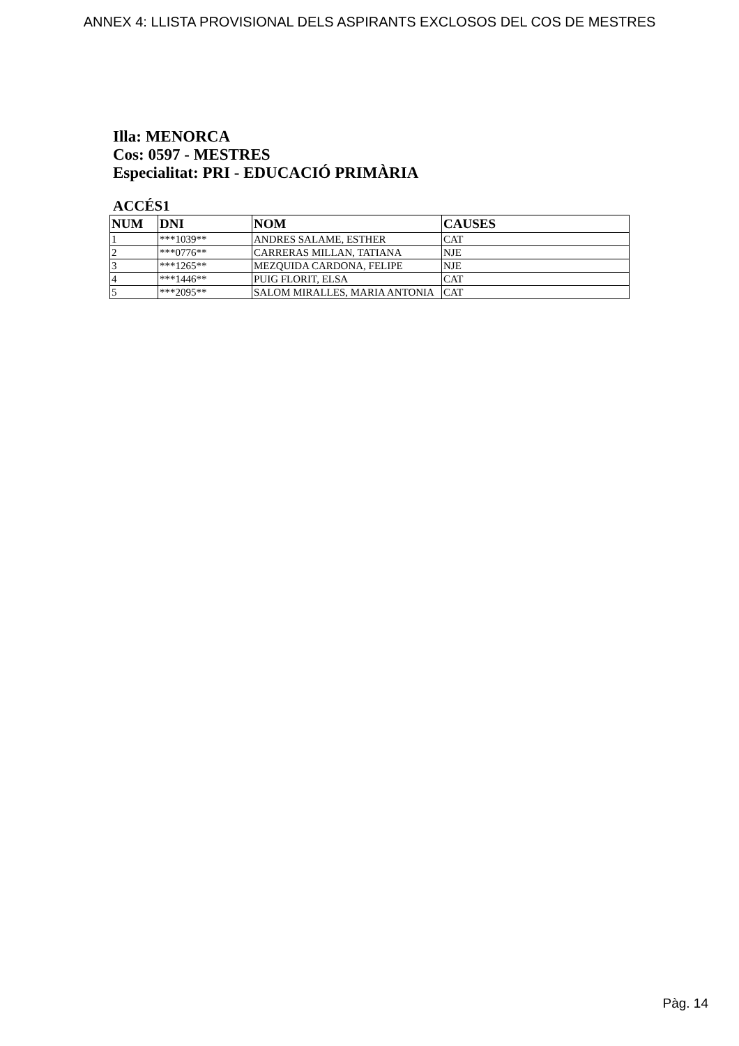ANNEX 4: LLISTA PROVISIONAL DELS ASPIRANTS EXCLOSOS DEL COS DE MESTRES
Illa: MENORCA
Cos: 0597 - MESTRES
Especialitat: PRI - EDUCACIÓ PRIMÀRIA
ACCÉS1
| NUM | DNI | NOM | CAUSES |
| --- | --- | --- | --- |
| 1 | ***1039** | ANDRES SALAME, ESTHER | CAT |
| 2 | ***0776** | CARRERAS MILLAN, TATIANA | NJE |
| 3 | ***1265** | MEZQUIDA CARDONA, FELIPE | NJE |
| 4 | ***1446** | PUIG FLORIT, ELSA | CAT |
| 5 | ***2095** | SALOM MIRALLES, MARIA ANTONIA | CAT |
Pàg. 14